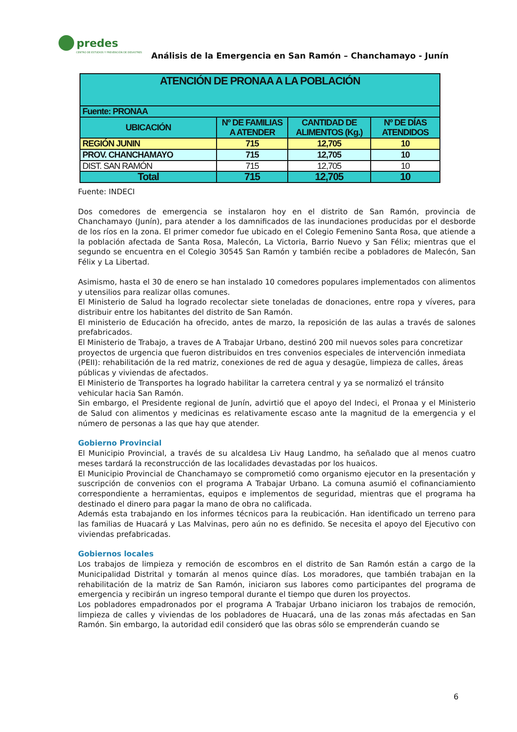predes
CENTRO DE ESTUDIOS Y PREVENCIÓN DE DESASTRES
Análisis de la Emergencia en San Ramón – Chanchamayo - Junín
| ATENCIÓN DE PRONAA A LA POBLACIÓN | | | |
| --- | --- | --- | --- |
| Fuente: PRONAA | | | |
| UBICACIÓN | Nº DE FAMILIAS A ATENDER | CANTIDAD DE ALIMENTOS (Kg.) | Nº DE DÍAS ATENDIDOS |
| REGIÓN JUNIN | 715 | 12,705 | 10 |
| PROV. CHANCHAMAYO | 715 | 12,705 | 10 |
| DIST. SAN RAMÓN | 715 | 12,705 | 10 |
| Total | 715 | 12,705 | 10 |
Fuente: INDECI
Dos comedores de emergencia se instalaron hoy en el distrito de San Ramón, provincia de Chanchamayo (Junín), para atender a los damnificados de las inundaciones producidas por el desborde de los ríos en la zona. El primer comedor fue ubicado en el Colegio Femenino Santa Rosa, que atiende a la población afectada de Santa Rosa, Malecón, La Victoria, Barrio Nuevo y San Félix; mientras que el segundo se encuentra en el Colegio 30545 San Ramón y también recibe a pobladores de Malecón, San Félix y La Libertad.
Asimismo, hasta el 30 de enero se han instalado 10 comedores populares implementados con alimentos y utensilios para realizar ollas comunes.
El Ministerio de Salud ha logrado recolectar siete toneladas de donaciones, entre ropa y víveres, para distribuir entre los habitantes del distrito de San Ramón.
El ministerio de Educación ha ofrecido, antes de marzo, la reposición de las aulas a través de salones prefabricados.
El Ministerio de Trabajo, a traves de A Trabajar Urbano, destinó 200 mil nuevos soles para concretizar proyectos de urgencia que fueron distribuidos en tres convenios especiales de intervención inmediata (PEII): rehabilitación de la red matriz, conexiones de red de agua y desagüe, limpieza de calles, áreas públicas y viviendas de afectados.
El Ministerio de Transportes ha logrado habilitar la carretera central y ya se normalizó el tránsito vehicular hacia San Ramón.
Sin embargo, el Presidente regional de Junín, advirtió que el apoyo del Indeci, el Pronaa y el Ministerio de Salud con alimentos y medicinas es relativamente escaso ante la magnitud de la emergencia y el número de personas a las que hay que atender.
Gobierno Provincial
El Municipio Provincial, a través de su alcaldesa Liv Haug Landmo, ha señalado que al menos cuatro meses tardará la reconstrucción de las localidades devastadas por los huaicos.
El Municipio Provincial de Chanchamayo se comprometió como organismo ejecutor en la presentación y suscripción de convenios con el programa A Trabajar Urbano. La comuna asumió el cofinanciamiento correspondiente a herramientas, equipos e implementos de seguridad, mientras que el programa ha destinado el dinero para pagar la mano de obra no calificada.
Además esta trabajando en los informes técnicos para la reubicación. Han identificado un terreno para las familias de Huacará y Las Malvinas, pero aún no es definido. Se necesita el apoyo del Ejecutivo con viviendas prefabricadas.
Gobiernos locales
Los trabajos de limpieza y remoción de escombros en el distrito de San Ramón están a cargo de la Municipalidad Distrital y tomarán al menos quince días. Los moradores, que también trabajan en la rehabilitación de la matriz de San Ramón, iniciaron sus labores como participantes del programa de emergencia y recibirán un ingreso temporal durante el tiempo que duren los proyectos.
Los pobladores empadronados por el programa A Trabajar Urbano iniciaron los trabajos de remoción, limpieza de calles y viviendas de los pobladores de Huacará, una de las zonas más afectadas en San Ramón. Sin embargo, la autoridad edil consideró que las obras sólo se emprenderán cuando se
6